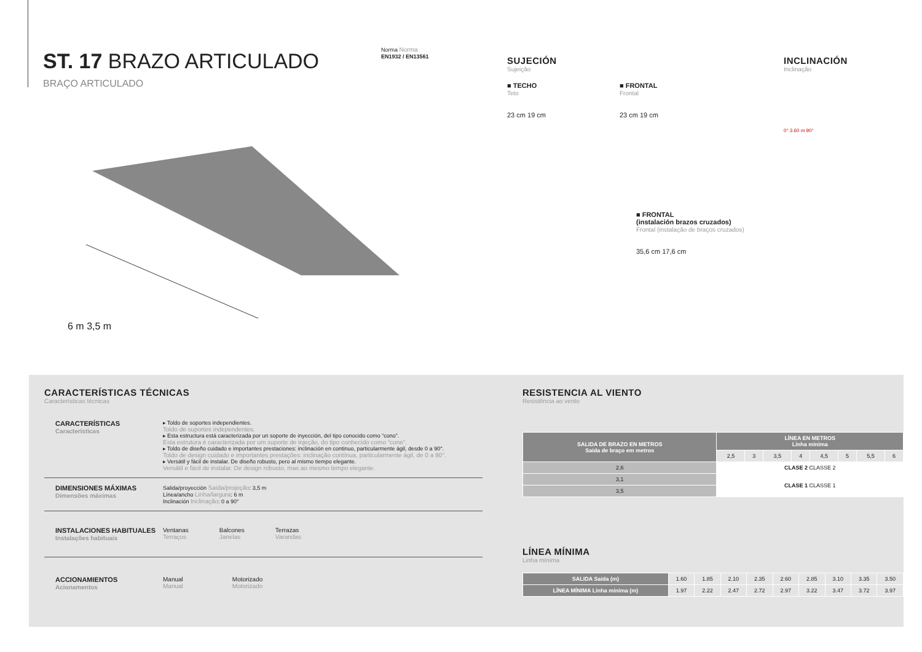ST. 17 BRAZO ARTICULADO
BRAÇO ARTICULADO
Norma Norma
EN1932 / EN13561
6 m 3,5 m
SUJECIÓN
Sujeição
■ TECHO
Teto
23 cm 19 cm
■ FRONTAL
Frontal
23 cm 19 cm
■ FRONTAL
(instalación brazos cruzados)
Frontal (instalação de braços cruzados)
35,6 cm 17,6 cm
INCLINACIÓN
Inclinação
0° 3.60 m 90°
CARACTERÍSTICAS TÉCNICAS
Características técnicas
CARACTERÍSTICAS
Características
▸ Toldo de soportes independientes.
Toldo de suportes independentes.
▸ Esta estructura está caracterizada por un soporte de inyección, del tipo conocido como “cono”.
Esta estrutura é caracterizada por um suporte de injeção, do tipo conhecido como “cone”.
▸ Toldo de diseño cuidado e importantes prestaciones: inclinación en continuo, particularmente ágil, desde 0 a 90°.
Toldo de design cuidado e importantes prestações: inclinação contínua, particularmente ágil, de 0 a 90°.
▸ Versátil y fácil de instalar. De diseño robusto, pero al mismo tiempo elegante.
Versátil e fácil de instalar. De design robusto, mas ao mesmo tempo elegante.
DIMENSIONES MÁXIMAS
Dimensões máximas
Salida/proyección Saída/projeção: 3,5 m
Línea/ancho Linha/largura: 6 m
Inclinación Inclinação: 0 a 90°
INSTALACIONES HABITUALES
Instalações habituais
Ventanas
Terraços
Balcones
Janelas
Terrazas
Varandas
ACCIONAMIENTOS
Acionamentos
Manual
Manual
Motorizado
Motorizado
RESISTENCIA AL VIENTO
Resistência ao vento
| SALIDA DE BRAZO EN METROS Saída de braço em metros | LÍNEA EN METROS Linha mínima | | | | | | | |
| --- | --- | --- | --- | --- | --- | --- | --- | --- |
| | 2,5 | 3 | 3,5 | 4 | 4,5 | 5 | 5,5 | 6 |
| 2,6 | CLASE 2 CLASSE 2 | | | | | | | |
| 3,1 | CLASE 1 CLASSE 1 | | | | | | | |
| 3,5 | | | | | | | | |
LÍNEA MÍNIMA
Linha mínima
| SALIDA Saída (m) | 1.60 | 1.85 | 2.10 | 2.35 | 2.60 | 2.85 | 3.10 | 3.35 | 3.50 |
| LÍNEA MÍNIMA Linha mínima (m) | 1.97 | 2.22 | 2.47 | 2.72 | 2.97 | 3.22 | 3.47 | 3.72 | 3.97 |